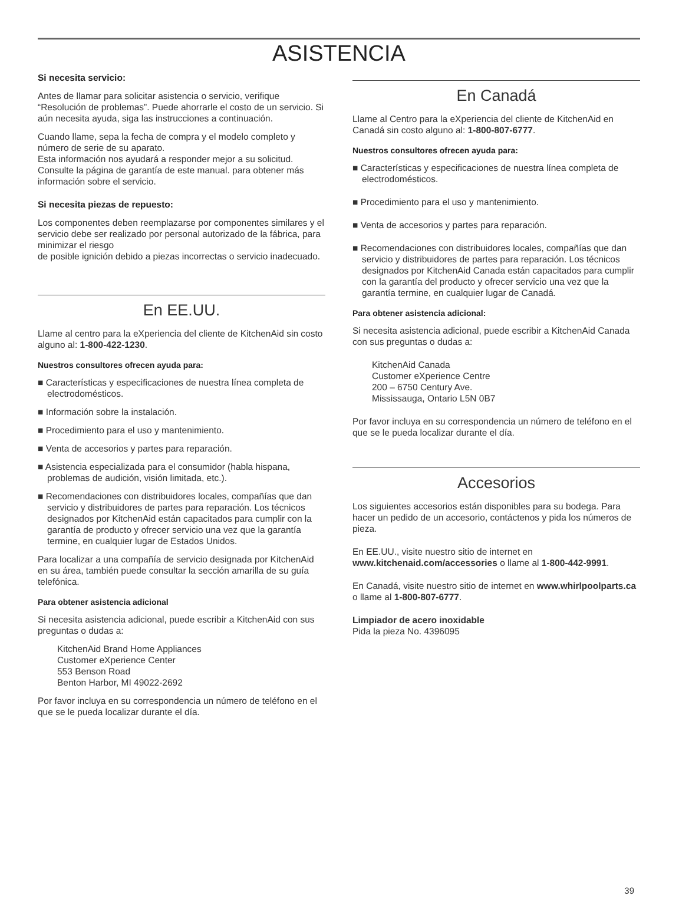ASISTENCIA
Si necesita servicio:
Antes de llamar para solicitar asistencia o servicio, verifique “Resolución de problemas”. Puede ahorrarle el costo de un servicio. Si aún necesita ayuda, siga las instrucciones a continuación.
Cuando llame, sepa la fecha de compra y el modelo completo y número de serie de su aparato.
Esta información nos ayudará a responder mejor a su solicitud. Consulte la página de garantía de este manual. para obtener más información sobre el servicio.
Si necesita piezas de repuesto:
Los componentes deben reemplazarse por componentes similares y el servicio debe ser realizado por personal autorizado de la fábrica, para minimizar el riesgo
de posible ignición debido a piezas incorrectas o servicio inadecuado.
En EE.UU.
Llame al centro para la eXperiencia del cliente de KitchenAid sin costo alguno al: 1-800-422-1230.
Nuestros consultores ofrecen ayuda para:
■ Características y especificaciones de nuestra línea completa de electrodomésticos.
■ Información sobre la instalación.
■ Procedimiento para el uso y mantenimiento.
■ Venta de accesorios y partes para reparación.
■ Asistencia especializada para el consumidor (habla hispana, problemas de audición, visión limitada, etc.).
■ Recomendaciones con distribuidores locales, compañías que dan servicio y distribuidores de partes para reparación. Los técnicos designados por KitchenAid están capacitados para cumplir con la garantía de producto y ofrecer servicio una vez que la garantía termine, en cualquier lugar de Estados Unidos.
Para localizar a una compañía de servicio designada por KitchenAid en su área, también puede consultar la sección amarilla de su guía telefónica.
Para obtener asistencia adicional
Si necesita asistencia adicional, puede escribir a KitchenAid con sus preguntas o dudas a:
KitchenAid Brand Home Appliances
Customer eXperience Center
553 Benson Road
Benton Harbor, MI 49022-2692
Por favor incluya en su correspondencia un número de teléfono en el que se le pueda localizar durante el día.
En Canadá
Llame al Centro para la eXperiencia del cliente de KitchenAid en Canadá sin costo alguno al: 1-800-807-6777.
Nuestros consultores ofrecen ayuda para:
■ Características y especificaciones de nuestra línea completa de electrodomésticos.
■ Procedimiento para el uso y mantenimiento.
■ Venta de accesorios y partes para reparación.
■ Recomendaciones con distribuidores locales, compañías que dan servicio y distribuidores de partes para reparación. Los técnicos designados por KitchenAid Canada están capacitados para cumplir con la garantía del producto y ofrecer servicio una vez que la garantía termine, en cualquier lugar de Canadá.
Para obtener asistencia adicional:
Si necesita asistencia adicional, puede escribir a KitchenAid Canada con sus preguntas o dudas a:
KitchenAid Canada
Customer eXperience Centre
200 – 6750 Century Ave.
Mississauga, Ontario L5N 0B7
Por favor incluya en su correspondencia un número de teléfono en el que se le pueda localizar durante el día.
Accesorios
Los siguientes accesorios están disponibles para su bodega. Para hacer un pedido de un accesorio, contáctenos y pida los números de pieza.
En EE.UU., visite nuestro sitio de internet en www.kitchenaid.com/accessories o llame al 1-800-442-9991.
En Canadá, visite nuestro sitio de internet en www.whirlpoolparts.ca o llame al 1-800-807-6777.
Limpiador de acero inoxidable
Pida la pieza No. 4396095
39